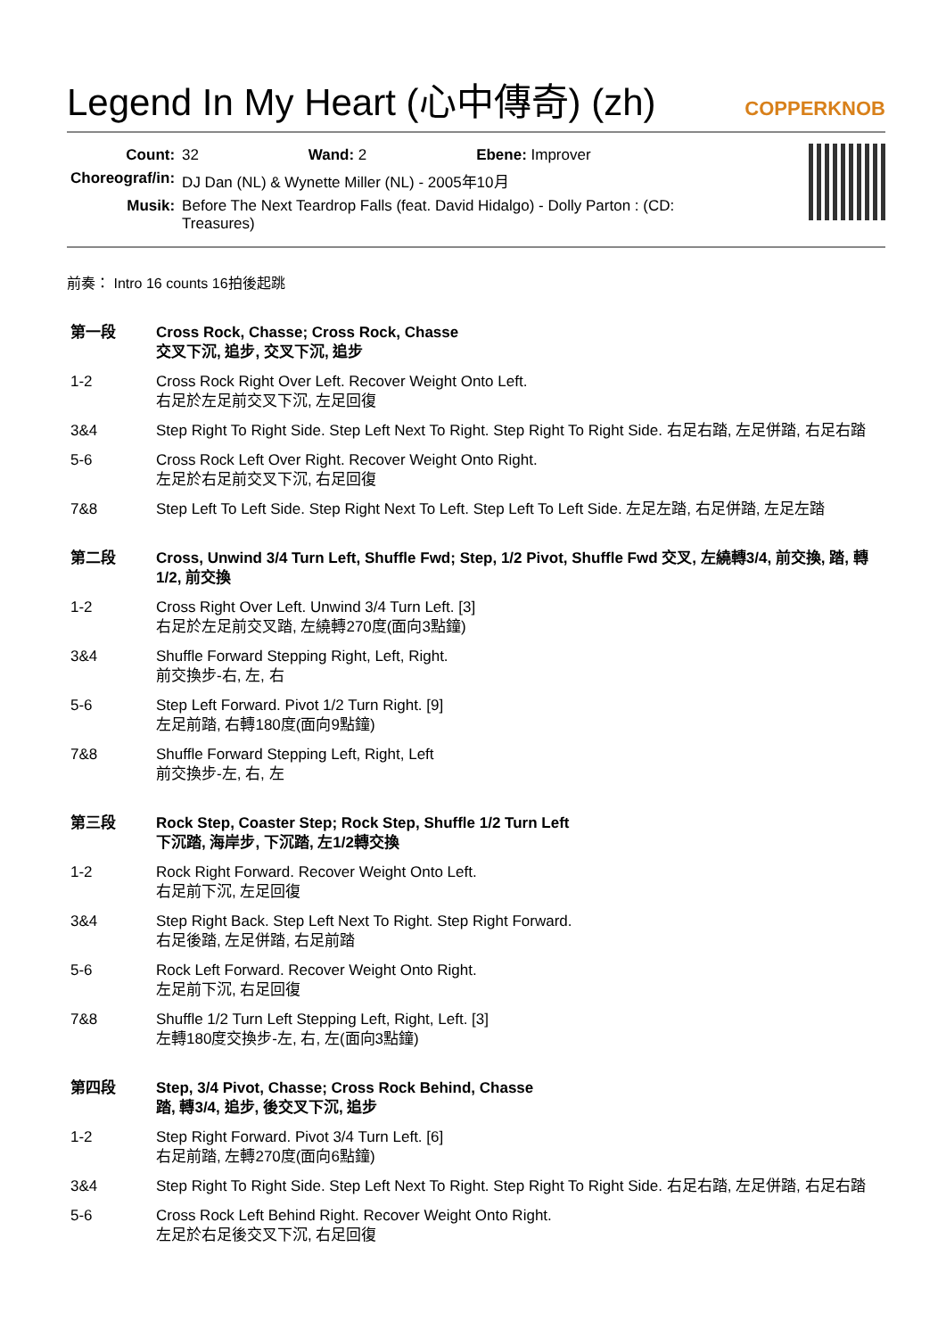Legend In My Heart (心中傳奇) (zh)
COPPERKNOB
| Count: | 32 Wand: 2 Ebene: Improver |
| Choreograf/in: | DJ Dan (NL) & Wynette Miller (NL) - 2005年10月 |
| Musik: | Before The Next Teardrop Falls (feat. David Hidalgo) - Dolly Parton : (CD: Treasures) |
前奏： Intro 16 counts 16拍後起跳
| 第一段 | Cross Rock, Chasse; Cross Rock, Chasse 交叉下沉, 追步, 交叉下沉, 追步 |
| 1-2 | Cross Rock Right Over Left. Recover Weight Onto Left. 右足於左足前交叉下沉, 左足回復 |
| 3&4 | Step Right To Right Side. Step Left Next To Right. Step Right To Right Side. 右足右踏, 左足併踏, 右足右踏 |
| 5-6 | Cross Rock Left Over Right. Recover Weight Onto Right. 左足於右足前交叉下沉, 右足回復 |
| 7&8 | Step Left To Left Side. Step Right Next To Left. Step Left To Left Side. 左足左踏, 右足併踏, 左足左踏 |
| 第二段 | Cross, Unwind 3/4 Turn Left, Shuffle Fwd; Step, 1/2 Pivot, Shuffle Fwd 交叉, 左繞轉3/4, 前交換, 踏, 轉1/2, 前交換 |
| 1-2 | Cross Right Over Left. Unwind 3/4 Turn Left. [3] 右足於左足前交叉踏, 左繞轉270度(面向3點鐘) |
| 3&4 | Shuffle Forward Stepping Right, Left, Right. 前交換步-右, 左, 右 |
| 5-6 | Step Left Forward. Pivot 1/2 Turn Right. [9] 左足前踏, 右轉180度(面向9點鐘) |
| 7&8 | Shuffle Forward Stepping Left, Right, Left 前交換步-左, 右, 左 |
| 第三段 | Rock Step, Coaster Step; Rock Step, Shuffle 1/2 Turn Left 下沉踏, 海岸步, 下沉踏, 左1/2轉交換 |
| 1-2 | Rock Right Forward. Recover Weight Onto Left. 右足前下沉, 左足回復 |
| 3&4 | Step Right Back. Step Left Next To Right. Step Right Forward. 右足後踏, 左足併踏, 右足前踏 |
| 5-6 | Rock Left Forward. Recover Weight Onto Right. 左足前下沉, 右足回復 |
| 7&8 | Shuffle 1/2 Turn Left Stepping Left, Right, Left. [3] 左轉180度交換步-左, 右, 左(面向3點鐘) |
| 第四段 | Step, 3/4 Pivot, Chasse; Cross Rock Behind, Chasse 踏, 轉3/4, 追步, 後交叉下沉, 追步 |
| 1-2 | Step Right Forward. Pivot 3/4 Turn Left. [6] 右足前踏, 左轉270度(面向6點鐘) |
| 3&4 | Step Right To Right Side. Step Left Next To Right. Step Right To Right Side. 右足右踏, 左足併踏, 右足右踏 |
| 5-6 | Cross Rock Left Behind Right. Recover Weight Onto Right. 左足於右足後交叉下沉, 右足回復 |